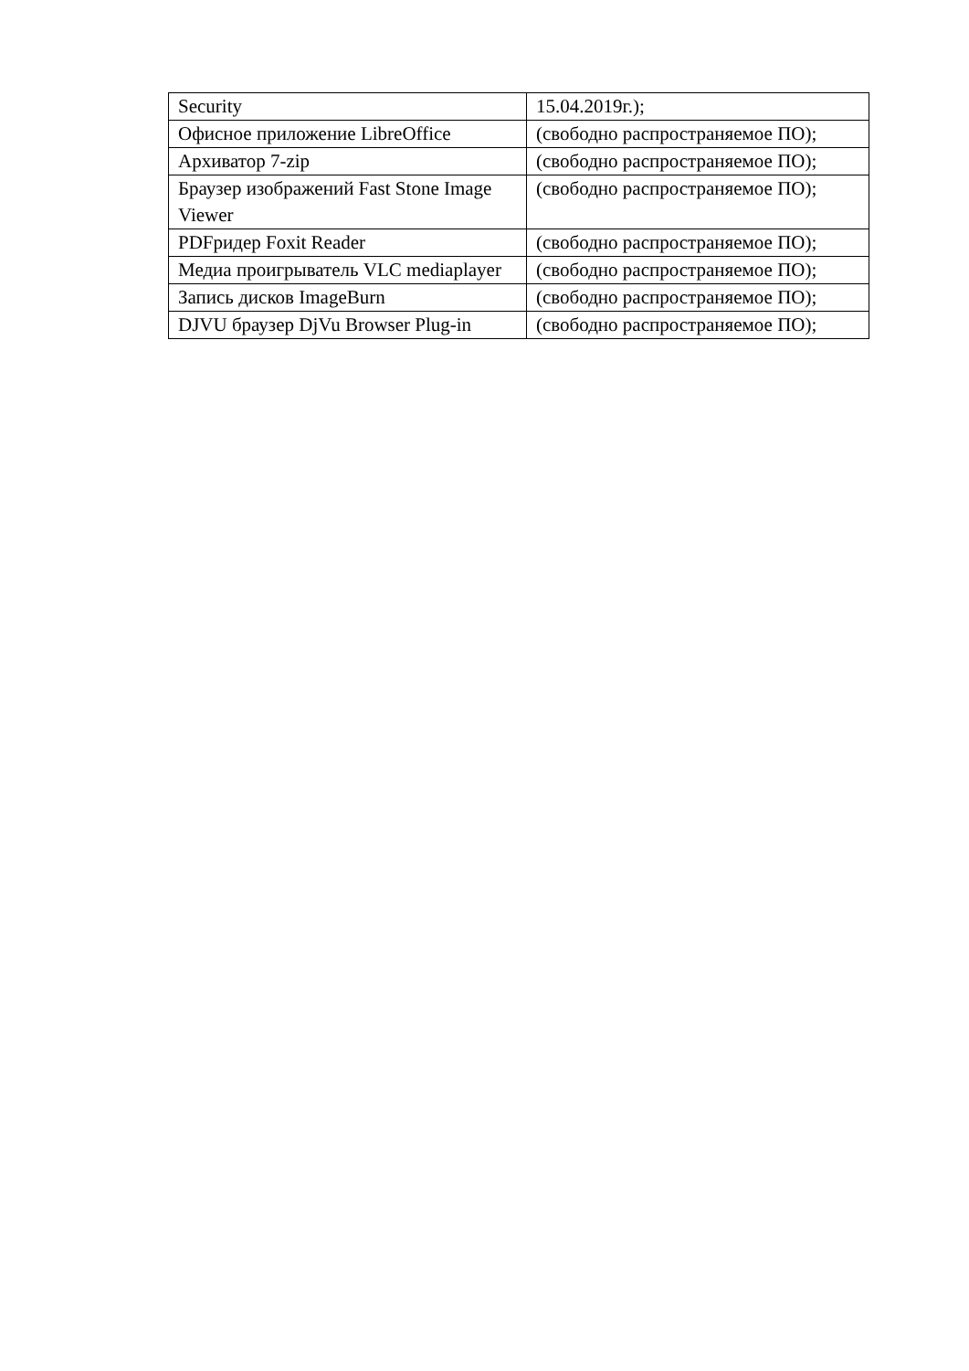| Security | 15.04.2019г.); |
| Офисное приложение LibreOffice | (свободно распространяемое ПО); |
| Архиватор 7-zip | (свободно распространяемое ПО); |
| Браузер изображений Fast Stone Image Viewer | (свободно распространяемое ПО); |
| PDFридер Foxit Reader | (свободно распространяемое ПО); |
| Медиа проигрыватель VLC mediaplayer | (свободно распространяемое ПО); |
| Запись дисков ImageBurn | (свободно распространяемое ПО); |
| DJVU браузер DjVu Browser Plug-in | (свободно распространяемое ПО); |